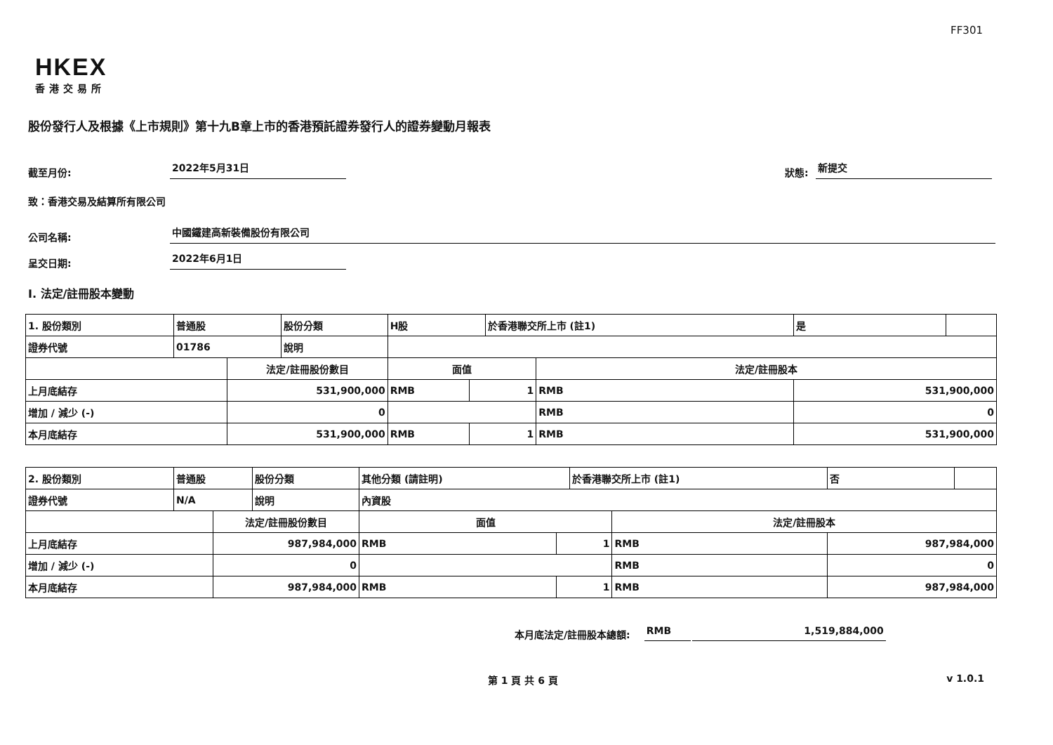FF301
HKEX
香港交易所
股份發行人及根據《上市規則》第十九B章上市的香港預託證券發行人的證券變動月報表
截至月份: 2022年5月31日 狀態: 新提交
致：香港交易及結算所有限公司
公司名稱: 中國鐵建高新裝備股份有限公司
呈交日期: 2022年6月1日
I. 法定/註冊股本變動
| 1. 股份類別 | 普通股 | | 股份分類 | H股 | | 於香港聯交所上市 (註1) | | 是 | |
| 證券代號 | 01786 | | 說明 | | | | | | |
| | | 法定/註冊股份數目 | | 面值 | | | 法定/註冊股本 | | |
| 上月底結存 | | 531,900,000 | | RMB | 1 | | RMB | 531,900,000 | |
| 增加 / 減少 (-) | | 0 | | | | | RMB | 0 | |
| 本月底結存 | | 531,900,000 | | RMB | 1 | | RMB | 531,900,000 | |
| 2. 股份類別 | 普通股 | | 股份分類 | 其他分類 (請註明) | | 於香港聯交所上市 (註1) | | 否 | |
| 證券代號 | N/A | | 說明 | 內資股 | | | | | |
| | | 法定/註冊股份數目 | | 面值 | | | 法定/註冊股本 | | |
| 上月底結存 | | 987,984,000 | | RMB | 1 | | RMB | 987,984,000 | |
| 增加 / 減少 (-) | | 0 | | | | | RMB | 0 | |
| 本月底結存 | | 987,984,000 | | RMB | 1 | | RMB | 987,984,000 | |
本月底法定/註冊股本總額: RMB 1,519,884,000
第 1 頁 共 6 頁 v 1.0.1